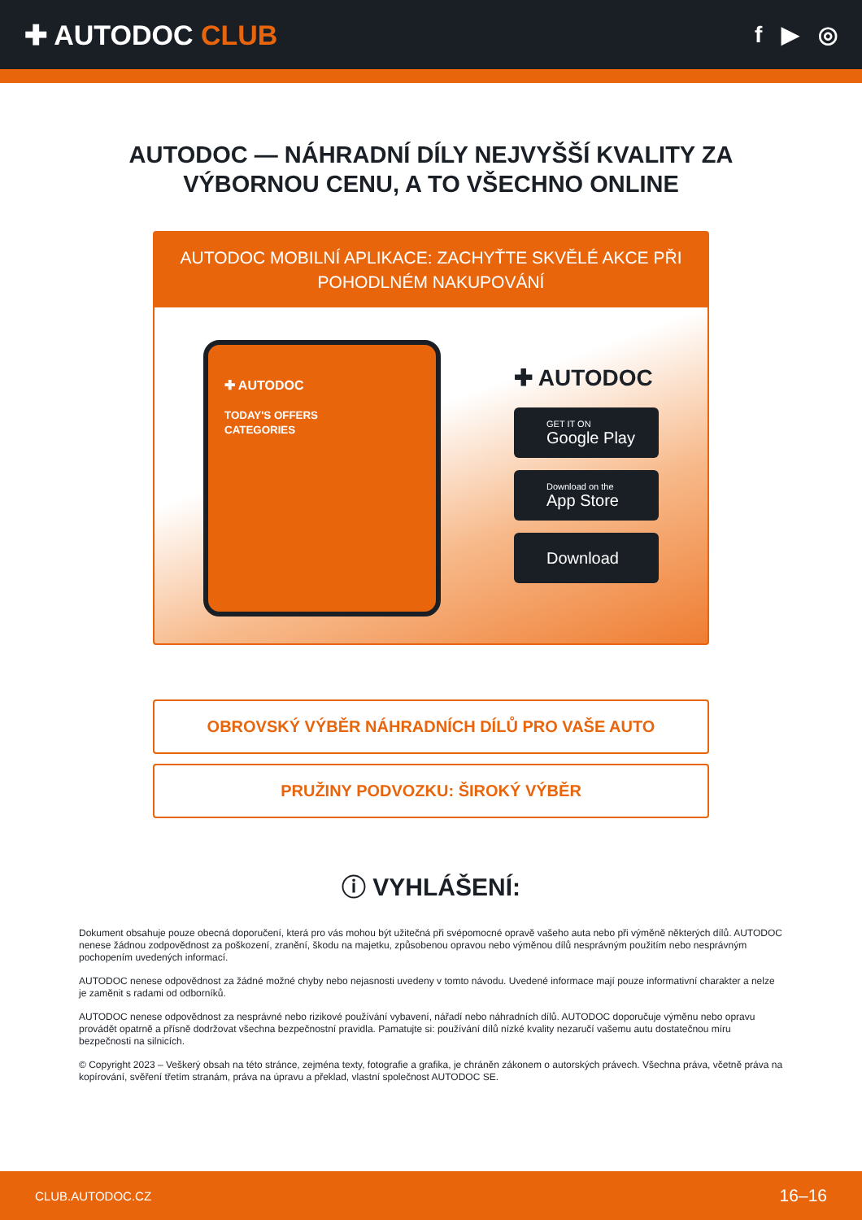✚ AUTODOC CLUB
f ▶ ◎
AUTODOC — NÁHRADNÍ DÍLY NEJVYŠŠÍ KVALITY ZA VÝBORNOU CENU, A TO VŠECHNO ONLINE
AUTODOC MOBILNÍ APLIKACE: ZACHYŤTE SKVĚLÉ AKCE PŘI POHODLNÉM NAKUPOVÁNÍ
✚ AUTODOC
TODAY'S OFFERS
CATEGORIES
✚ AUTODOC
GET IT ON
Google Play
Download on the
App Store
Download
OBROVSKÝ VÝBĚR NÁHRADNÍCH DÍLŮ PRO VAŠE AUTO
PRUŽINY PODVOZKU: ŠIROKÝ VÝBĚR
ⓘ VYHLÁŠENÍ:
Dokument obsahuje pouze obecná doporučení, která pro vás mohou být užitečná při svépomocné opravě vašeho auta nebo při výměně některých dílů. AUTODOC nenese žádnou zodpovědnost za poškození, zranění, škodu na majetku, způsobenou opravou nebo výměnou dílů nesprávným použitím nebo nesprávným pochopením uvedených informací.
AUTODOC nenese odpovědnost za žádné možné chyby nebo nejasnosti uvedeny v tomto návodu. Uvedené informace mají pouze informativní charakter a nelze je zaměnit s radami od odborníků.
AUTODOC nenese odpovědnost za nesprávné nebo rizikové používání vybavení, nářadí nebo náhradních dílů. AUTODOC doporučuje výměnu nebo opravu provádět opatrně a přísně dodržovat všechna bezpečnostní pravidla. Pamatujte si: používání dílů nízké kvality nezaručí vašemu autu dostatečnou míru bezpečnosti na silnicích.
© Copyright 2023 – Veškerý obsah na této stránce, zejména texty, fotografie a grafika, je chráněn zákonem o autorských právech. Všechna práva, včetně práva na kopírování, svěření třetím stranám, práva na úpravu a překlad, vlastní společnost AUTODOC SE.
CLUB.AUTODOC.CZ 16–16